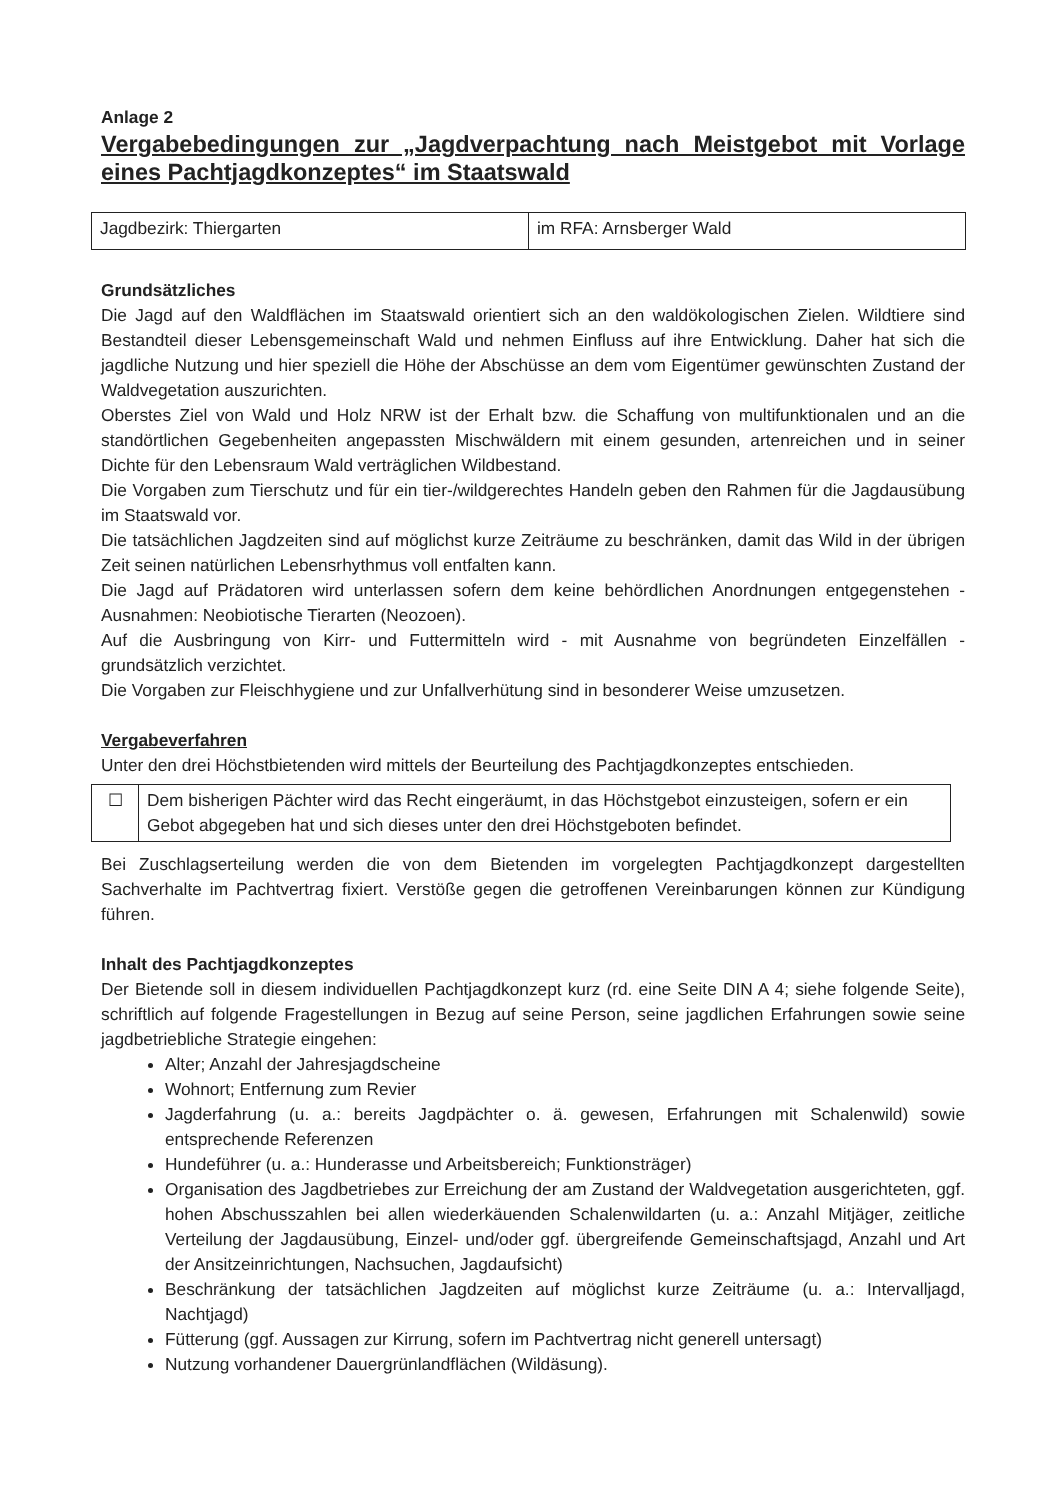Anlage 2
Vergabebedingungen zur „Jagdverpachtung nach Meistgebot mit Vorlage eines Pachtjagdkonzeptes“ im Staatswald
| Jagdbezirk: Thiergarten | im RFA: Arnsberger Wald |
Grundsätzliches
Die Jagd auf den Waldflächen im Staatswald orientiert sich an den waldökologischen Zielen. Wildtiere sind Bestandteil dieser Lebensgemeinschaft Wald und nehmen Einfluss auf ihre Entwicklung. Daher hat sich die jagdliche Nutzung und hier speziell die Höhe der Abschüsse an dem vom Eigentümer gewünschten Zustand der Waldvegetation auszurichten.
Oberstes Ziel von Wald und Holz NRW ist der Erhalt bzw. die Schaffung von multifunktionalen und an die standörtlichen Gegebenheiten angepassten Mischwäldern mit einem gesunden, artenreichen und in seiner Dichte für den Lebensraum Wald verträglichen Wildbestand.
Die Vorgaben zum Tierschutz und für ein tier-/wildgerechtes Handeln geben den Rahmen für die Jagdausübung im Staatswald vor.
Die tatsächlichen Jagdzeiten sind auf möglichst kurze Zeiträume zu beschränken, damit das Wild in der übrigen Zeit seinen natürlichen Lebensrhythmus voll entfalten kann.
Die Jagd auf Prädatoren wird unterlassen sofern dem keine behördlichen Anordnungen entgegenstehen - Ausnahmen: Neobiotische Tierarten (Neozoen).
Auf die Ausbringung von Kirr- und Futtermitteln wird - mit Ausnahme von begründeten Einzelfällen - grundsätzlich verzichtet.
Die Vorgaben zur Fleischhygiene und zur Unfallverhütung sind in besonderer Weise umzusetzen.
Vergabeverfahren
Unter den drei Höchstbietenden wird mittels der Beurteilung des Pachtjagdkonzeptes entschieden.
| ☐ | Dem bisherigen Pächter wird das Recht eingeräumt, in das Höchstgebot einzusteigen, sofern er ein Gebot abgegeben hat und sich dieses unter den drei Höchstgeboten befindet. |
Bei Zuschlagserteilung werden die von dem Bietenden im vorgelegten Pachtjagdkonzept dargestellten Sachverhalte im Pachtvertrag fixiert. Verstöße gegen die getroffenen Vereinbarungen können zur Kündigung führen.
Inhalt des Pachtjagdkonzeptes
Der Bietende soll in diesem individuellen Pachtjagdkonzept kurz (rd. eine Seite DIN A 4; siehe folgende Seite), schriftlich auf folgende Fragestellungen in Bezug auf seine Person, seine jagdlichen Erfahrungen sowie seine jagdbetriebliche Strategie eingehen:
Alter; Anzahl der Jahresjagdscheine
Wohnort; Entfernung zum Revier
Jagderfahrung (u. a.: bereits Jagdpächter o. ä. gewesen, Erfahrungen mit Schalenwild) sowie entsprechende Referenzen
Hundeführer (u. a.: Hunderasse und Arbeitsbereich; Funktionsträger)
Organisation des Jagdbetriebes zur Erreichung der am Zustand der Waldvegetation ausgerichteten, ggf. hohen Abschusszahlen bei allen wiederkäuenden Schalenwildarten (u. a.: Anzahl Mitjäger, zeitliche Verteilung der Jagdausübung, Einzel- und/oder ggf. übergreifende Gemeinschaftsjagd, Anzahl und Art der Ansitzeinrichtungen, Nachsuchen, Jagdaufsicht)
Beschränkung der tatsächlichen Jagdzeiten auf möglichst kurze Zeiträume (u. a.: Intervalljagd, Nachtjagd)
Fütterung (ggf. Aussagen zur Kirrung, sofern im Pachtvertrag nicht generell untersagt)
Nutzung vorhandener Dauergrünlandflächen (Wildäsung).